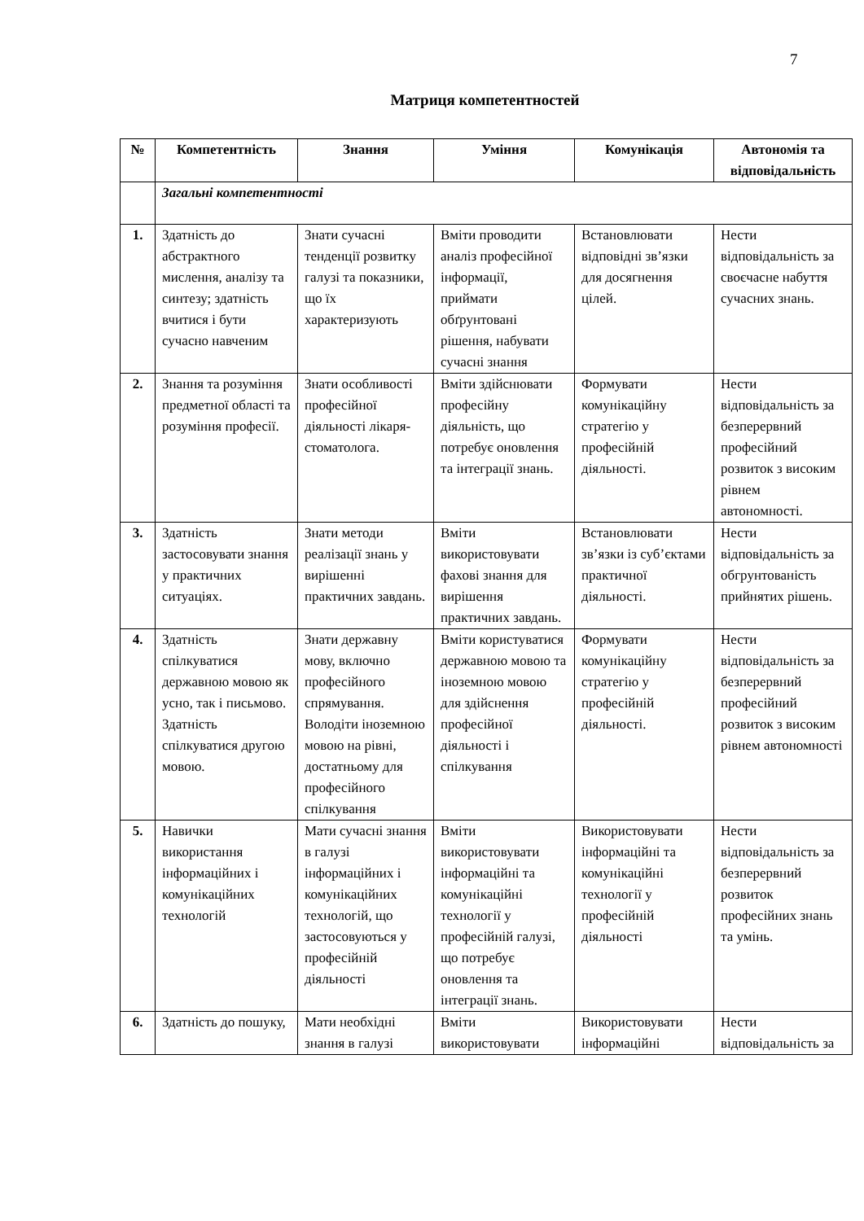7
Матриця компетентностей
| № | Компетентність | Знання | Уміння | Комунікація | Автономія та відповідальність |
| --- | --- | --- | --- | --- | --- |
| | Загальні компетентності | | | | |
| 1. | Здатність до абстрактного мислення, аналізу та синтезу; здатність вчитися і бути сучасно навченим | Знати сучасні тенденції розвитку галузі та показники, що їх характеризують | Вміти проводити аналіз професійної інформації, приймати обґрунтовані рішення, набувати сучасні знання | Встановлювати відповідні зв’язки для досягнення цілей. | Нести відповідальність за своєчасне набуття сучасних знань. |
| 2. | Знання та розуміння предметної області та розуміння професії. | Знати особливості професійної діяльності лікаря-стоматолога. | Вміти здійснювати професійну діяльність, що потребує оновлення та інтеграції знань. | Формувати комунікаційну стратегію у професійній діяльності. | Нести відповідальність за безперервний професійний розвиток з високим рівнем автономності. |
| 3. | Здатність застосовувати знання у практичних ситуаціях. | Знати методи реалізації знань у вирішенні практичних завдань. | Вміти використовувати фахові знання для вирішення практичних завдань. | Встановлювати зв’язки із суб’єктами практичної діяльності. | Нести відповідальність за обгрунтованість прийнятих рішень. |
| 4. | Здатність спілкуватися державною мовою як усно, так і письмово. Здатність спілкуватися другою мовою. | Знати державну мову, включно професійного спрямування. Володіти іноземною мовою на рівні, достатньому для професійного спілкування | Вміти користуватися державною мовою та іноземною мовою для здійснення професійної діяльності і спілкування | Формувати комунікаційну стратегію у професійній діяльності. | Нести відповідальність за безперервний професійний розвиток з високим рівнем автономності |
| 5. | Навички використання інформаційних і комунікаційних технологій | Мати сучасні знання в галузі інформаційних і комунікаційних технологій, що застосовуються у професійній діяльності | Вміти використовувати інформаційні та комунікаційні технології у професійній галузі, що потребує оновлення та інтеграції знань. | Використовувати інформаційні та комунікаційні технології у професійній діяльності | Нести відповідальність за безперервний розвиток професійних знань та умінь. |
| 6. | Здатність до пошуку, | Мати необхідні знання в галузі | Вміти використовувати | Використовувати інформаційні | Нести відповідальність за |